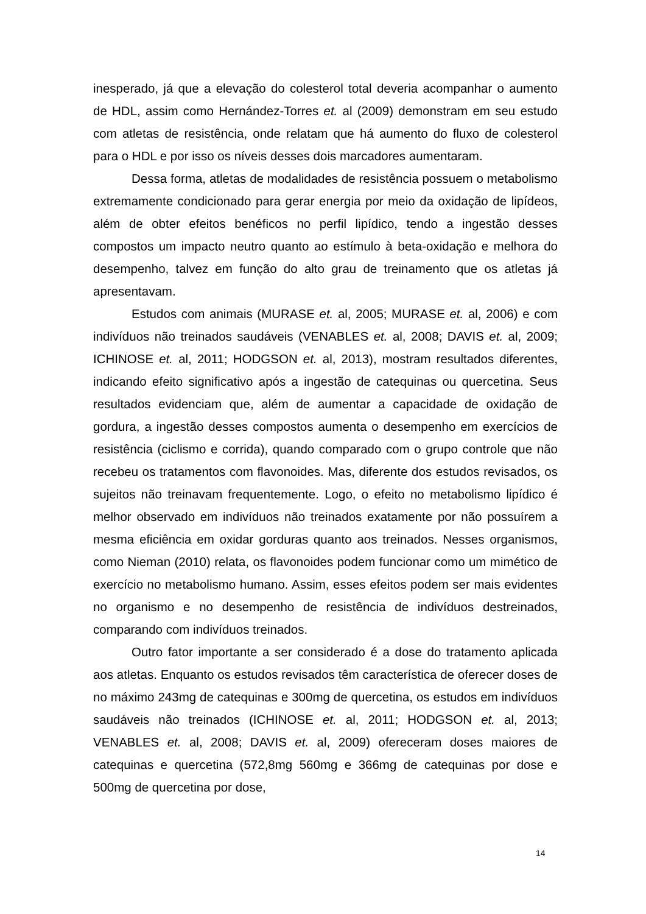inesperado, já que a elevação do colesterol total deveria acompanhar o aumento de HDL, assim como Hernández-Torres et. al (2009) demonstram em seu estudo com atletas de resistência, onde relatam que há aumento do fluxo de colesterol para o HDL e por isso os níveis desses dois marcadores aumentaram.
Dessa forma, atletas de modalidades de resistência possuem o metabolismo extremamente condicionado para gerar energia por meio da oxidação de lipídeos, além de obter efeitos benéficos no perfil lipídico, tendo a ingestão desses compostos um impacto neutro quanto ao estímulo à beta-oxidação e melhora do desempenho, talvez em função do alto grau de treinamento que os atletas já apresentavam.
Estudos com animais (MURASE et. al, 2005; MURASE et. al, 2006) e com indivíduos não treinados saudáveis (VENABLES et. al, 2008; DAVIS et. al, 2009; ICHINOSE et. al, 2011; HODGSON et. al, 2013), mostram resultados diferentes, indicando efeito significativo após a ingestão de catequinas ou quercetina. Seus resultados evidenciam que, além de aumentar a capacidade de oxidação de gordura, a ingestão desses compostos aumenta o desempenho em exercícios de resistência (ciclismo e corrida), quando comparado com o grupo controle que não recebeu os tratamentos com flavonoides. Mas, diferente dos estudos revisados, os sujeitos não treinavam frequentemente. Logo, o efeito no metabolismo lipídico é melhor observado em indivíduos não treinados exatamente por não possuírem a mesma eficiência em oxidar gorduras quanto aos treinados. Nesses organismos, como Nieman (2010) relata, os flavonoides podem funcionar como um mimético de exercício no metabolismo humano. Assim, esses efeitos podem ser mais evidentes no organismo e no desempenho de resistência de indivíduos destreinados, comparando com indivíduos treinados.
Outro fator importante a ser considerado é a dose do tratamento aplicada aos atletas. Enquanto os estudos revisados têm característica de oferecer doses de no máximo 243mg de catequinas e 300mg de quercetina, os estudos em indivíduos saudáveis não treinados (ICHINOSE et. al, 2011; HODGSON et. al, 2013; VENABLES et. al, 2008; DAVIS et. al, 2009) ofereceram doses maiores de catequinas e quercetina (572,8mg 560mg e 366mg de catequinas por dose e 500mg de quercetina por dose,
14